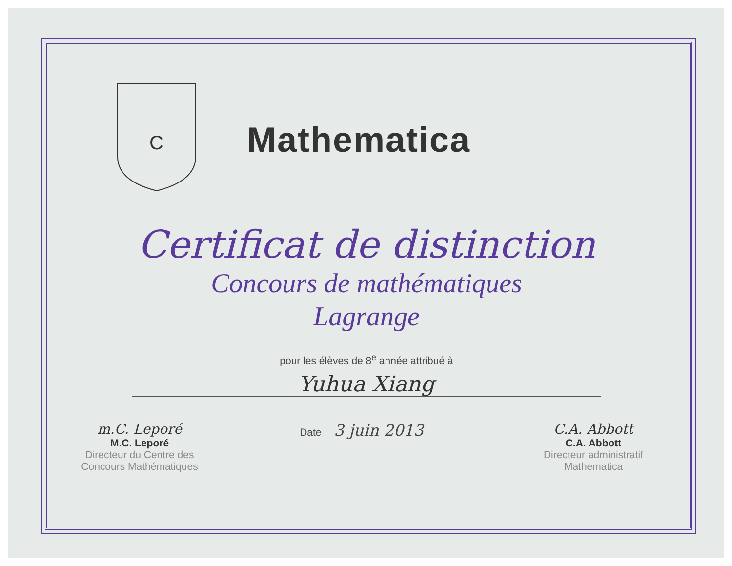C
Mathematica
Certificat de distinction
Concours de mathématiques
Lagrange
pour les élèves de 8<sup>e</sup> année attribué à
Yuhua Xiang
m.C. Leporé
M.C. Leporé
Directeur du Centre des
Concours Mathématiques
Date 3 juin 2013 C.A. Abbott
C.A. Abbott
Directeur administratif
Mathematica